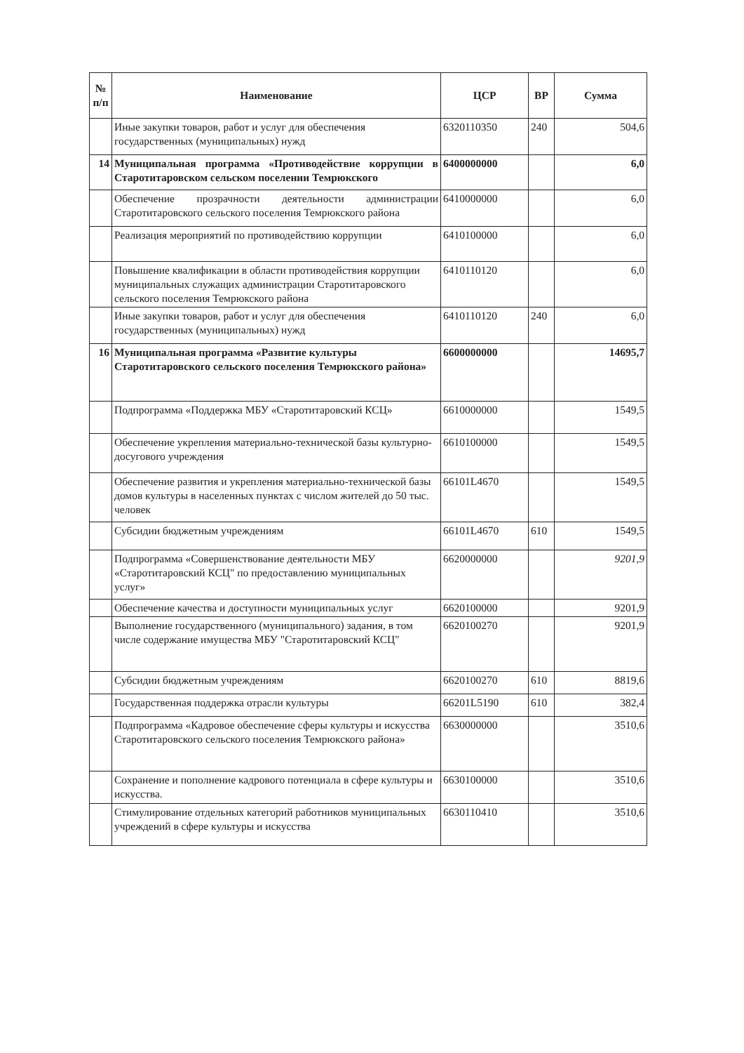| № п/п | Наименование | ЦСР | ВР | Сумма |
| --- | --- | --- | --- | --- |
| | Иные закупки товаров, работ и услуг для обеспечения государственных (муниципальных) нужд | 6320110350 | 240 | 504,6 |
| 14 | Муниципальная программа «Противодействие коррупции в Старотитаровском сельском поселении Темрюкского | 6400000000 | | 6,0 |
| | Обеспечение прозрачности деятельности администрации Старотитаровского сельского поселения Темрюкского района | 6410000000 | | 6,0 |
| | Реализация мероприятий по противодействию коррупции | 6410100000 | | 6,0 |
| | Повышение квалификации в области противодействия коррупции муниципальных служащих администрации Старотитаровского сельского поселения Темрюкского района | 6410110120 | | 6,0 |
| | Иные закупки товаров, работ и услуг для обеспечения государственных (муниципальных) нужд | 6410110120 | 240 | 6,0 |
| 16 | Муниципальная программа «Развитие культуры Старотитаровского сельского поселения Темрюкского района» | 6600000000 | | 14695,7 |
| | Подпрограмма «Поддержка МБУ «Старотитаровский КСЦ» | 6610000000 | | 1549,5 |
| | Обеспечение укрепления материально-технической базы культурно-досугового учреждения | 6610100000 | | 1549,5 |
| | Обеспечение развития и укрепления материально-технической базы домов культуры в населенных пунктах с числом жителей до 50 тыс. человек | 66101L4670 | | 1549,5 |
| | Субсидии бюджетным учреждениям | 66101L4670 | 610 | 1549,5 |
| | Подпрограмма «Совершенствование деятельности МБУ «Старотитаровский КСЦ" по предоставлению муниципальных услуг» | 6620000000 | | 9201,9 |
| | Обеспечение качества и доступности муниципальных услуг | 6620100000 | | 9201,9 |
| | Выполнение государственного (муниципального) задания, в том числе содержание имущества МБУ "Старотитаровский КСЦ" | 6620100270 | | 9201,9 |
| | Субсидии бюджетным учреждениям | 6620100270 | 610 | 8819,6 |
| | Государственная поддержка отрасли культуры | 66201L5190 | 610 | 382,4 |
| | Подпрограмма «Кадровое обеспечение сферы культуры и искусства Старотитаровского сельского поселения Темрюкского района» | 6630000000 | | 3510,6 |
| | Сохранение и пополнение кадрового потенциала в сфере культуры и искусства. | 6630100000 | | 3510,6 |
| | Стимулирование отдельных категорий работников муниципальных учреждений в сфере культуры и искусства | 6630110410 | | 3510,6 |